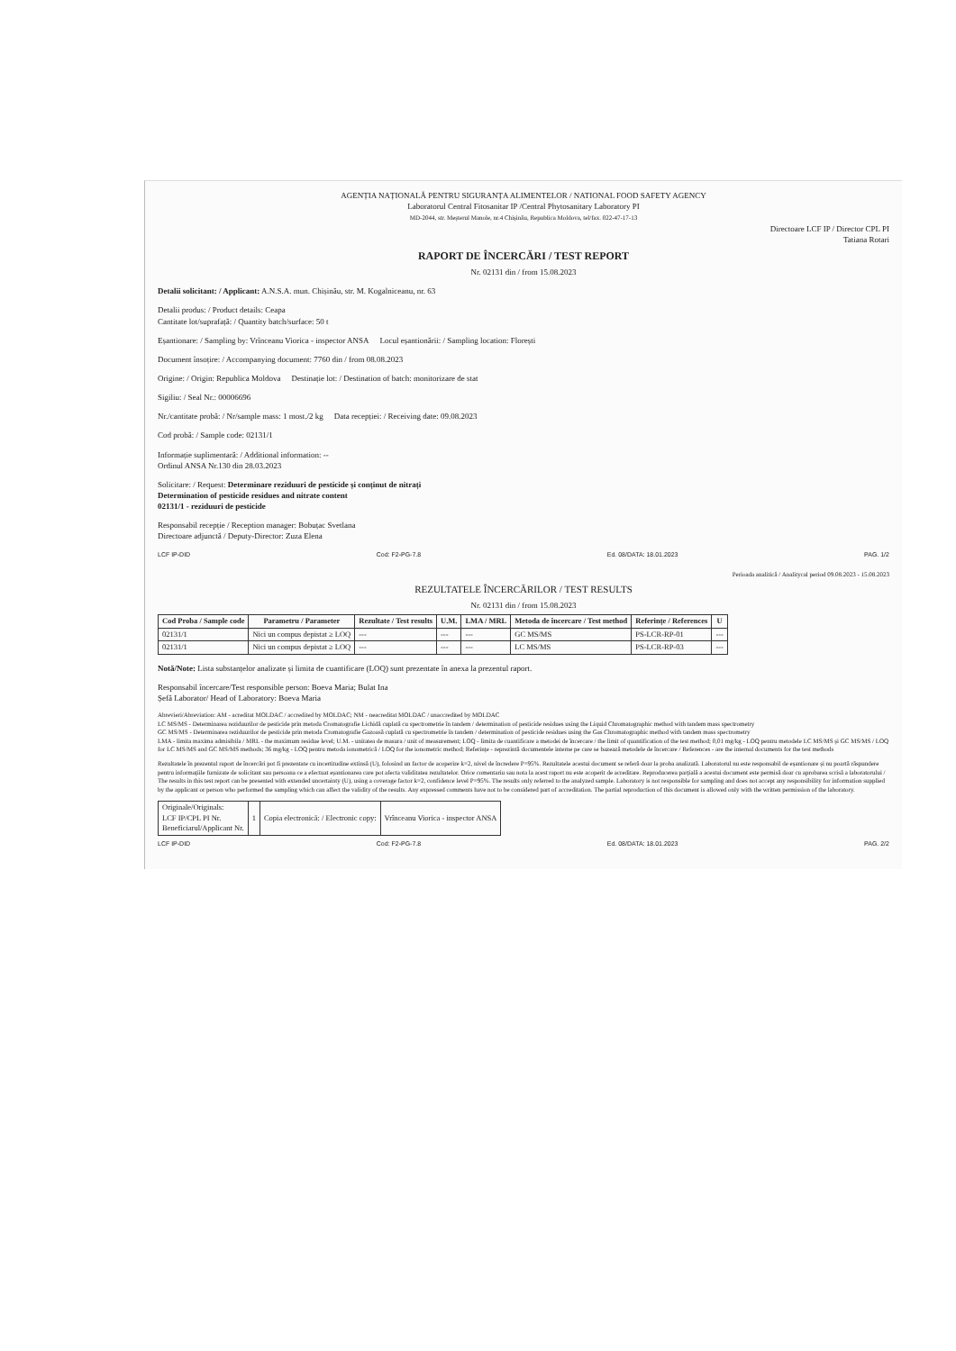AGENȚIA NAȚIONALĂ PENTRU SIGURANȚA ALIMENTELOR / NATIONAL FOOD SAFETY AGENCY
Laboratorul Central Fitosanitar IP /Central Phytosanitary Laboratory PI
MD-2044, str. Meșterul Manole, nr.4 Chișinău, Republica Moldova, tel/fax. 022-47-17-13
Directoare LCF IP / Director CPL PI
Tatiana Rotari
RAPORT DE ÎNCERCĂRI / TEST REPORT
Nr. 02131 din / from 15.08.2023
Detalii solicitant: / Applicant: A.N.S.A. mun. Chișinău, str. M. Kogalniceanu, nr. 63
Detalii produs: / Product details: Ceapa
Cantitate lot/suprafață: / Quantity batch/surface: 50 t
Eșantionare: / Sampling by: Vrînceanu Viorica - inspector ANSA Locul eșantionării: / Sampling location: Florești
Document însoțire: / Accompanying document: 7760 din / from 08.08.2023
Origine: / Origin: Republica Moldova Destinație lot: / Destination of batch: monitorizare de stat
Sigiliu: / Seal Nr.: 00006696
Nr./cantitate probă: / Nr/sample mass: 1 most./2 kg Data recepției: / Receiving date: 09.08.2023
Cod probă: / Sample code: 02131/1
Informație suplimentară: / Additional information: --
Ordinul ANSA Nr.130 din 28.03.2023
Solicitare: / Request: Determinare reziduuri de pesticide și conținut de nitrați
Determination of pesticide residues and nitrate content
02131/1 - reziduuri de pesticide
Responsabil recepție / Reception manager: Bobuțac Svetlana
Directoare adjunctă / Deputy-Director: Zuza Elena
LCF IP-DID Cod: F2-PG-7.8 Ed. 08/DATA: 18.01.2023 PAG. 1/2
Perioada analitică / Analitycal period 09.08.2023 - 15.08.2023
REZULTATELE ÎNCERCĂRILOR / TEST RESULTS
Nr. 02131 din / from 15.08.2023
| Cod Proba / Sample code | Parametru / Parameter | Rezultate / Test results | U.M. | LMA / MRL | Metoda de încercare / Test method | Referințe / References | U |
| --- | --- | --- | --- | --- | --- | --- | --- |
| 02131/1 | Nici un compus depistat ≥ LOQ | --- | --- | --- | GC MS/MS | PS-LCR-RP-01 | --- |
| 02131/1 | Nici un compus depistat ≥ LOQ | --- | --- | --- | LC MS/MS | PS-LCR-RP-03 | --- |
Notă/Note: Lista substanțelor analizate și limita de cuantificare (LOQ) sunt prezentate în anexa la prezentul raport.
Responsabil încercare/Test responsible person: Boeva Maria; Bulat Ina
Șefă Laborator/ Head of Laboratory: Boeva Maria
Abrevieri/Abreviation: AM - acreditat MOLDAC / accredited by MOLDAC; NM - neacreditat MOLDAC / unaccredited by MOLDAC
LC MS/MS - Determinarea reziduurilor de pesticide prin metoda Cromatografie Lichidă cuplată cu spectrometrie în tandem / determination of pesticide residues using the Liquid Chromatographic method with tandem mass spectrometry
GC MS/MS - Determinarea reziduurilor de pesticide prin metoda Cromatografie Gazoasă cuplată cu spectrometrie în tandem / determination of pesticide residues using the Gas Chromatographic method with tandem mass spectrometry
LMA - limita maxima admisibila / MRL - the maximum residue level; U.M. - unitatea de masura / unit of measurement; LOQ - limita de cuantificare a metodei de încercare / the limit of quantification of the test method; 0,01 mg/kg - LOQ pentru metodele LC MS/MS și GC MS/MS / LOQ for LC MS/MS and GC MS/MS methods; 36 mg/kg - LOQ pentru metoda ionometrică / LOQ for the ionometric method; Referințe - reprezintă documentele interne pe care se bazează metodele de încercare / References - are the internal documents for the test methods
Rezultatele în prezentul raport de încercări pot fi prezentate cu incertitudine extinsă (U), folosind un factor de acoperire k=2, nivel de încredere P=95%. Rezultatele acestui document se referă doar la proba analizată. Laboratorul nu este responsabil de eșantionare și nu poartă răspundere pentru informațiile furnizate de solicitant sau persoana ce a efectuat eșantionarea care pot afecta validitatea rezultatelor. Orice comentariu sau nota la acest raport nu este acoperit de acreditare. Reproducerea parțială a acestui document este permisă doar cu aprobarea scrisă a laboratorului / The results in this test report can be presented with extended uncertainty (U), using a coverage factor k=2, confidence level P=95%. The results only referred to the analyzed sample. Laboratory is not responsible for sampling and does not accept any responsibility for information supplied by the applicant or person who performed the sampling which can affect the validity of the results. Any expressed comments have not to be considered part of accreditation. The partial reproduction of this document is allowed only with the written permission of the laboratory.
| Originale/Originals: LCF IP/CPL PI Nr. Beneficiarul/Applicant Nr. | 1 | Copia electronică: / Electronic copy: | Vrînceanu Viorica - inspector ANSA |
LCF IP-DID Cod: F2-PG-7.8 Ed. 08/DATA: 18.01.2023 PAG. 2/2